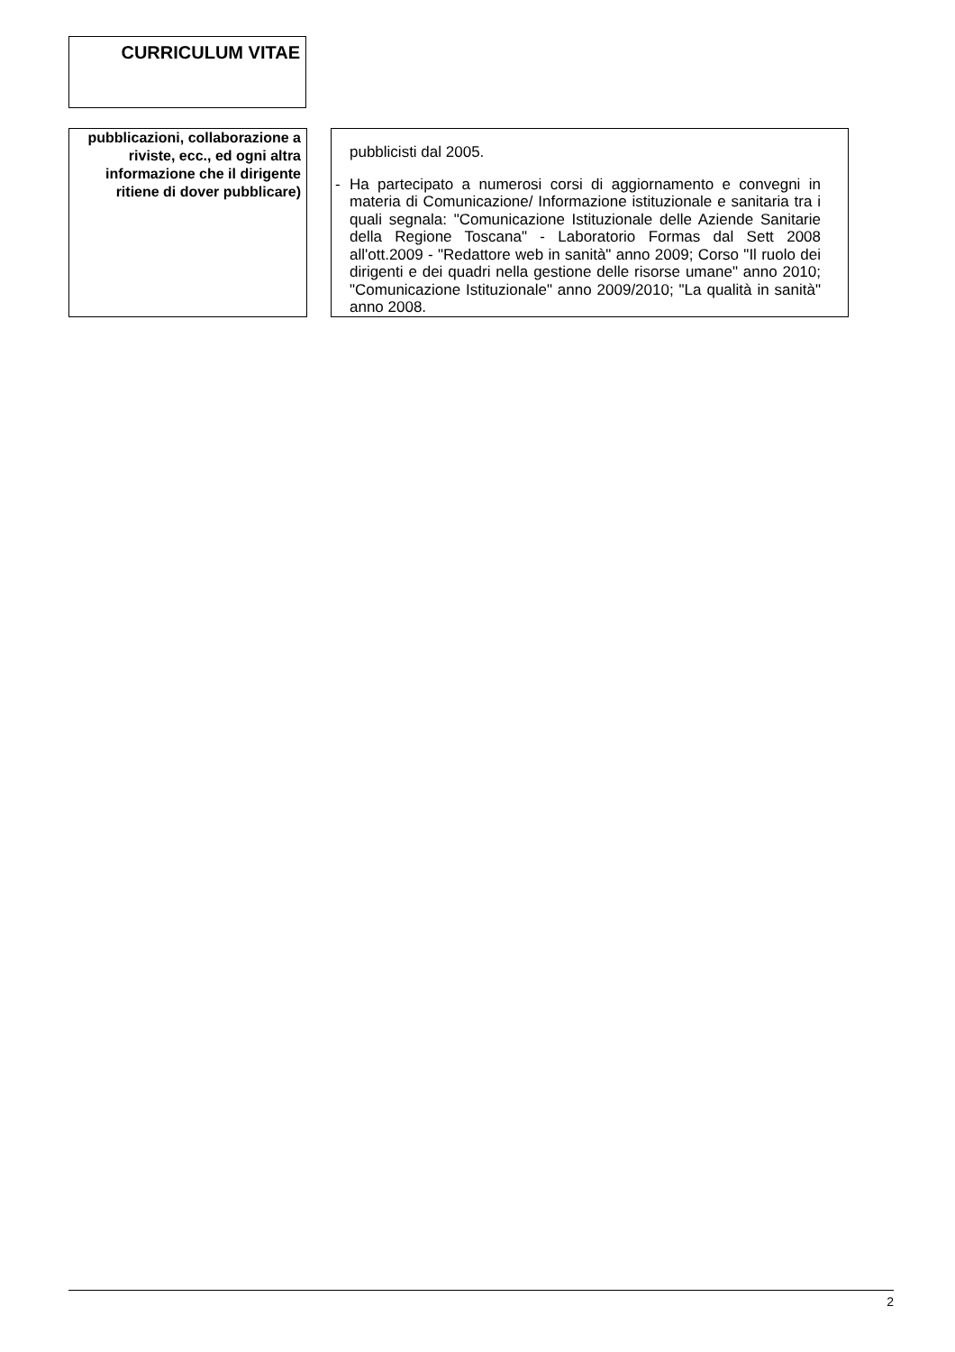CURRICULUM VITAE
pubblicazioni, collaborazione a riviste, ecc., ed ogni altra informazione che il dirigente ritiene di dover pubblicare)
pubblicisti dal 2005.
-
Ha partecipato a numerosi corsi di aggiornamento e convegni in materia di Comunicazione/ Informazione istituzionale e sanitaria tra i quali segnala: "Comunicazione Istituzionale delle Aziende Sanitarie della Regione Toscana" - Laboratorio Formas dal Sett 2008 all'ott.2009 - "Redattore web in sanità" anno 2009; Corso "Il ruolo dei dirigenti e dei quadri nella gestione delle risorse umane" anno 2010; "Comunicazione Istituzionale" anno 2009/2010; "La qualità in sanità" anno 2008.
2